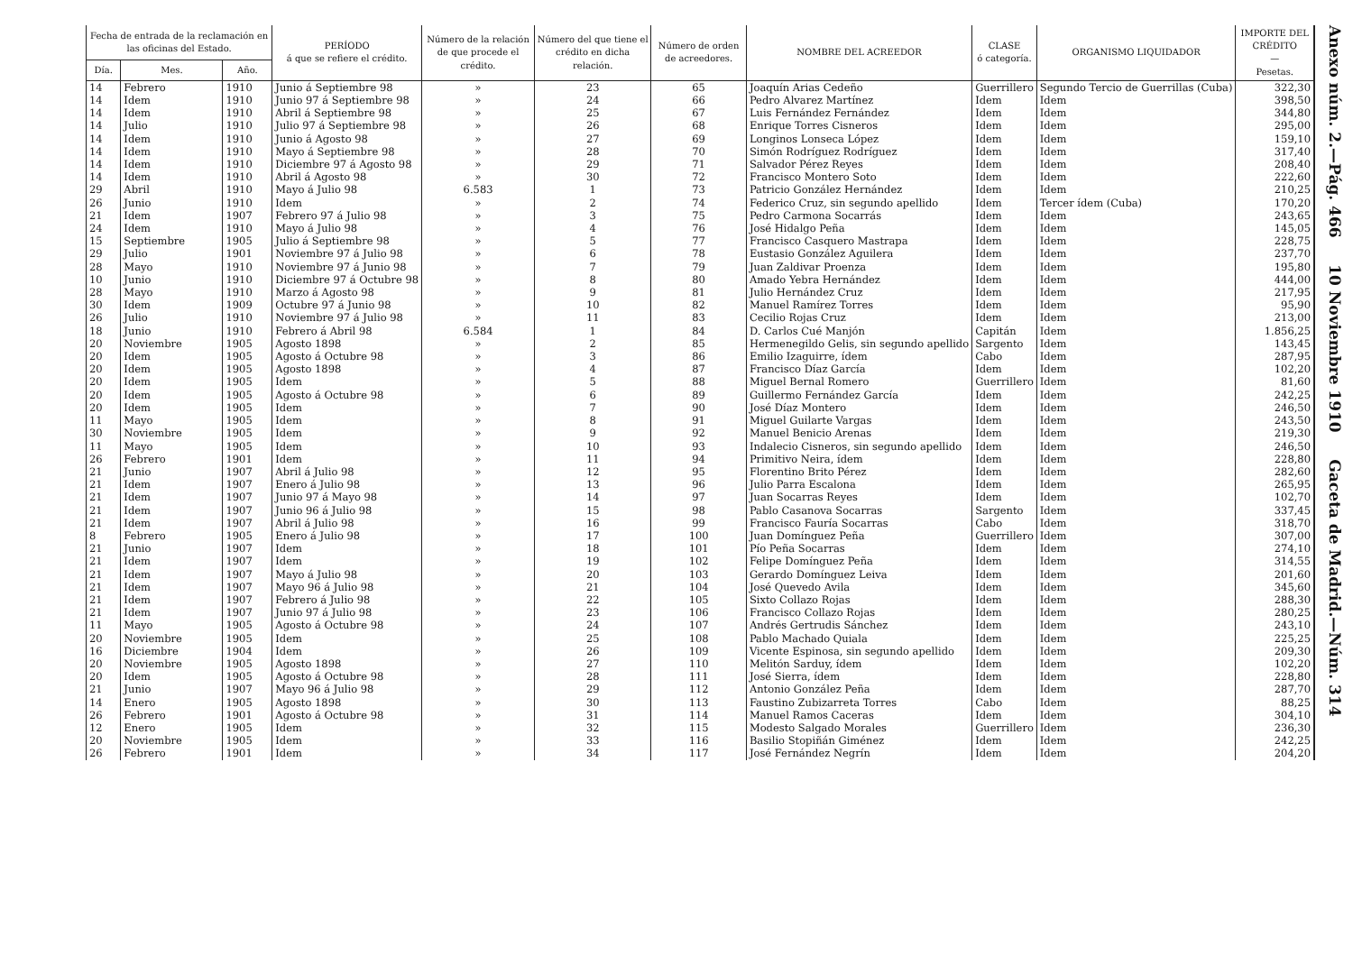| Fecha de entrada de la reclamación en las oficinas del Estado. | | | PERÍODO á que se refiere el crédito. | Número de la relación de que procede el crédito. | Número del que tiene el crédito en dicha relación. | Número de orden de acreedores. | NOMBRE DEL ACREEDOR | CLASE ó categoría. | ORGANISMO LIQUIDADOR | IMPORTE DEL CRÉDITO — Pesetas. |
| --- | --- | --- | --- | --- | --- | --- | --- | --- | --- | --- |
| Día. | Mes. | Año. | | | | | | | | |
| 14 | Febrero | 1910 | Junio á Septiembre 98 | » | 23 | 65 | Joaquín Arias Cedeño | Guerrillero | Segundo Tercio de Guerrillas (Cuba) | 322,30 |
| 14 | Idem | 1910 | Junio 97 á Septiembre 98 | » | 24 | 66 | Pedro Alvarez Martínez | Idem | Idem | 398,50 |
| 14 | Idem | 1910 | Abril á Septiembre 98 | » | 25 | 67 | Luis Fernández Fernández | Idem | Idem | 344,80 |
| 14 | Julio | 1910 | Julio 97 á Septiembre 98 | » | 26 | 68 | Enrique Torres Cisneros | Idem | Idem | 295,00 |
| 14 | Idem | 1910 | Junio á Agosto 98 | » | 27 | 69 | Longinos Lonseca López | Idem | Idem | 159,10 |
| 14 | Idem | 1910 | Mayo á Septiembre 98 | » | 28 | 70 | Simón Rodríguez Rodríguez | Idem | Idem | 317,40 |
| 14 | Idem | 1910 | Diciembre 97 á Agosto 98 | » | 29 | 71 | Salvador Pérez Reyes | Idem | Idem | 208,40 |
| 14 | Idem | 1910 | Abril á Agosto 98 | » | 30 | 72 | Francisco Montero Soto | Idem | Idem | 222,60 |
| 29 | Abril | 1910 | Mayo á Julio 98 | 6.583 | 1 | 73 | Patricio González Hernández | Idem | Idem | 210,25 |
| 26 | Junio | 1910 | Idem | » | 2 | 74 | Federico Cruz, sin segundo apellido | Idem | Tercer ídem (Cuba) | 170,20 |
| 21 | Idem | 1907 | Febrero 97 á Julio 98 | » | 3 | 75 | Pedro Carmona Socarrás | Idem | Idem | 243,65 |
| 24 | Idem | 1910 | Mayo á Julio 98 | » | 4 | 76 | José Hidalgo Peña | Idem | Idem | 145,05 |
| 15 | Septiembre | 1905 | Julio á Septiembre 98 | » | 5 | 77 | Francisco Casquero Mastrapa | Idem | Idem | 228,75 |
| 29 | Julio | 1901 | Noviembre 97 á Julio 98 | » | 6 | 78 | Eustasio González Aguilera | Idem | Idem | 237,70 |
| 28 | Mayo | 1910 | Noviembre 97 á Junio 98 | » | 7 | 79 | Juan Zaldivar Proenza | Idem | Idem | 195,80 |
| 10 | Junio | 1910 | Diciembre 97 á Octubre 98 | » | 8 | 80 | Amado Yebra Hernández | Idem | Idem | 444,00 |
| 28 | Mayo | 1910 | Marzo á Agosto 98 | » | 9 | 81 | Julio Hernández Cruz | Idem | Idem | 217,95 |
| 30 | Idem | 1909 | Octubre 97 á Junio 98 | » | 10 | 82 | Manuel Ramírez Torres | Idem | Idem | 95,90 |
| 26 | Julio | 1910 | Noviembre 97 á Julio 98 | » | 11 | 83 | Cecilio Rojas Cruz | Idem | Idem | 213,00 |
| 18 | Junio | 1910 | Febrero á Abril 98 | 6.584 | 1 | 84 | D. Carlos Cué Manjón | Capitán | Idem | 1.856,25 |
| 20 | Noviembre | 1905 | Agosto 1898 | » | 2 | 85 | Hermenegildo Gelis, sin segundo apellido | Sargento | Idem | 143,45 |
| 20 | Idem | 1905 | Agosto á Octubre 98 | » | 3 | 86 | Emilio Izaguirre, ídem | Cabo | Idem | 287,95 |
| 20 | Idem | 1905 | Agosto 1898 | » | 4 | 87 | Francisco Díaz García | Idem | Idem | 102,20 |
| 20 | Idem | 1905 | Idem | » | 5 | 88 | Miguel Bernal Romero | Guerrillero | Idem | 81,60 |
| 20 | Idem | 1905 | Agosto á Octubre 98 | » | 6 | 89 | Guillermo Fernández García | Idem | Idem | 242,25 |
| 20 | Idem | 1905 | Idem | » | 7 | 90 | José Díaz Montero | Idem | Idem | 246,50 |
| 11 | Mayo | 1905 | Idem | » | 8 | 91 | Miguel Guilarte Vargas | Idem | Idem | 243,50 |
| 30 | Noviembre | 1905 | Idem | » | 9 | 92 | Manuel Benicio Arenas | Idem | Idem | 219,30 |
| 11 | Mayo | 1905 | Idem | » | 10 | 93 | Indalecio Cisneros, sin segundo apellido | Idem | Idem | 246,50 |
| 26 | Febrero | 1901 | Idem | » | 11 | 94 | Primitivo Neira, ídem | Idem | Idem | 228,80 |
| 21 | Junio | 1907 | Abril á Julio 98 | » | 12 | 95 | Florentino Brito Pérez | Idem | Idem | 282,60 |
| 21 | Idem | 1907 | Enero á Julio 98 | » | 13 | 96 | Julio Parra Escalona | Idem | Idem | 265,95 |
| 21 | Idem | 1907 | Junio 97 á Mayo 98 | » | 14 | 97 | Juan Socarras Reyes | Idem | Idem | 102,70 |
| 21 | Idem | 1907 | Junio 96 á Julio 98 | » | 15 | 98 | Pablo Casanova Socarras | Sargento | Idem | 337,45 |
| 21 | Idem | 1907 | Abril á Julio 98 | » | 16 | 99 | Francisco Fauría Socarras | Cabo | Idem | 318,70 |
| 8 | Febrero | 1905 | Enero á Julio 98 | » | 17 | 100 | Juan Domínguez Peña | Guerrillero | Idem | 307,00 |
| 21 | Junio | 1907 | Idem | » | 18 | 101 | Pío Peña Socarras | Idem | Idem | 274,10 |
| 21 | Idem | 1907 | Idem | » | 19 | 102 | Felipe Domínguez Peña | Idem | Idem | 314,55 |
| 21 | Idem | 1907 | Mayo á Julio 98 | » | 20 | 103 | Gerardo Domínguez Leiva | Idem | Idem | 201,60 |
| 21 | Idem | 1907 | Mayo 96 á Julio 98 | » | 21 | 104 | José Quevedo Avila | Idem | Idem | 345,60 |
| 21 | Idem | 1907 | Febrero á Julio 98 | » | 22 | 105 | Sixto Collazo Rojas | Idem | Idem | 288,30 |
| 21 | Idem | 1907 | Junio 97 á Julio 98 | » | 23 | 106 | Francisco Collazo Rojas | Idem | Idem | 280,25 |
| 11 | Mayo | 1905 | Agosto á Octubre 98 | » | 24 | 107 | Andrés Gertrudis Sánchez | Idem | Idem | 243,10 |
| 20 | Noviembre | 1905 | Idem | » | 25 | 108 | Pablo Machado Quiala | Idem | Idem | 225,25 |
| 16 | Diciembre | 1904 | Idem | » | 26 | 109 | Vicente Espinosa, sin segundo apellido | Idem | Idem | 209,30 |
| 20 | Noviembre | 1905 | Agosto 1898 | » | 27 | 110 | Melitón Sarduy, ídem | Idem | Idem | 102,20 |
| 20 | Idem | 1905 | Agosto á Octubre 98 | » | 28 | 111 | José Sierra, ídem | Idem | Idem | 228,80 |
| 21 | Junio | 1907 | Mayo 96 á Julio 98 | » | 29 | 112 | Antonio González Peña | Idem | Idem | 287,70 |
| 14 | Enero | 1905 | Agosto 1898 | » | 30 | 113 | Faustino Zubizarreta Torres | Cabo | Idem | 88,25 |
| 26 | Febrero | 1901 | Agosto á Octubre 98 | » | 31 | 114 | Manuel Ramos Caceras | Idem | Idem | 304,10 |
| 12 | Enero | 1905 | Idem | » | 32 | 115 | Modesto Salgado Morales | Guerrillero | Idem | 236,30 |
| 20 | Noviembre | 1905 | Idem | » | 33 | 116 | Basilio Stopiñán Giménez | Idem | Idem | 242,25 |
| 26 | Febrero | 1901 | Idem | » | 34 | 117 | José Fernández Negrín | Idem | Idem | 204,20 |
Anexo núm. 2.—Pág. 466 10 Noviembre 1910 Gaceta de Madrid.—Núm. 314